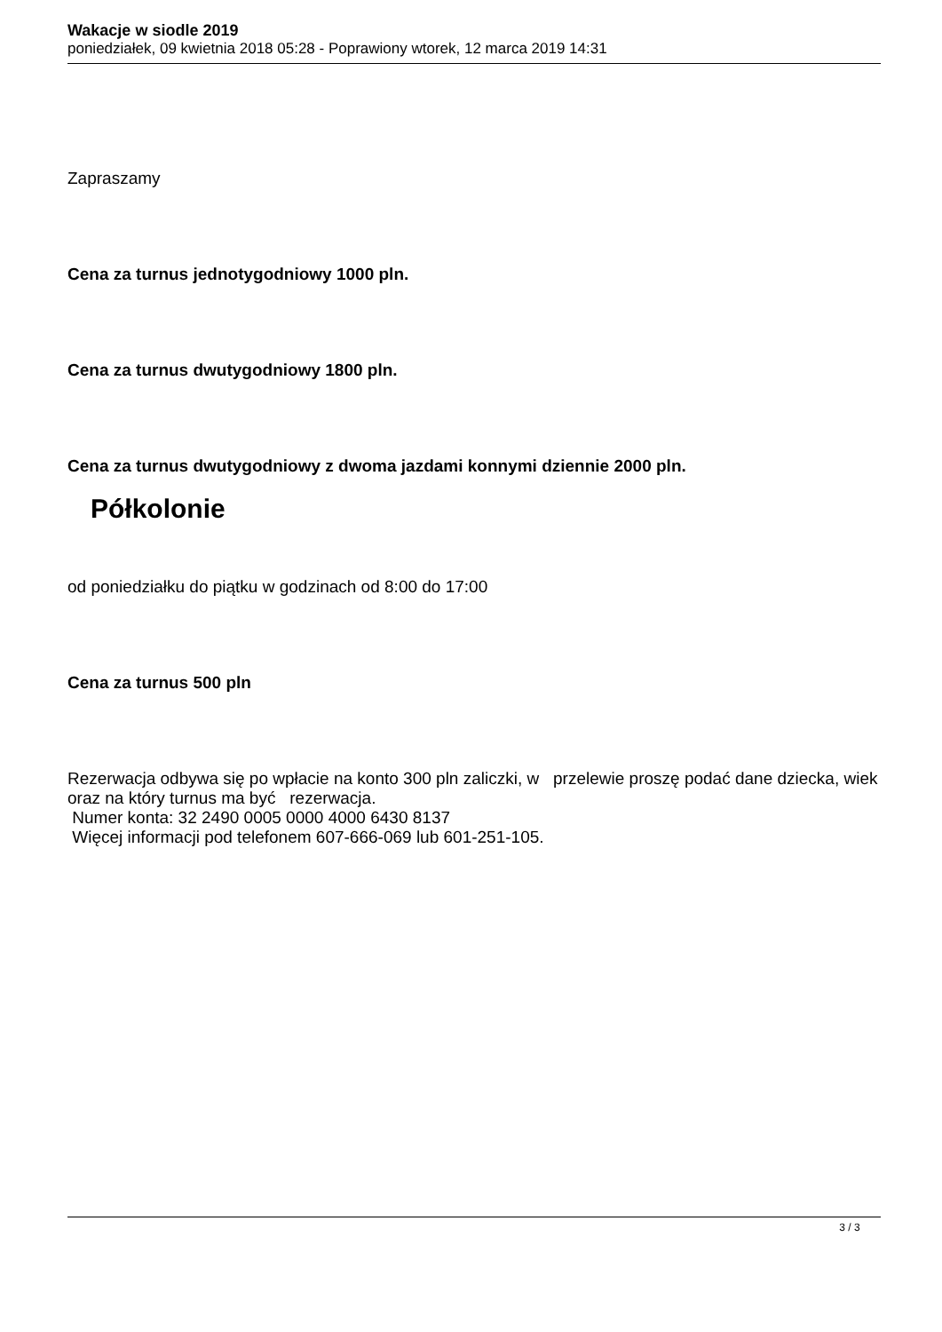Wakacje w siodle 2019
poniedziałek, 09 kwietnia 2018 05:28 - Poprawiony wtorek, 12 marca 2019 14:31
Zapraszamy
Cena za turnus jednotygodniowy 1000 pln.
Cena za turnus dwutygodniowy 1800 pln.
Cena za turnus dwutygodniowy z dwoma jazdami konnymi dziennie 2000 pln.
Półkolonie
od poniedziałku do piątku w godzinach od 8:00 do 17:00
Cena za turnus 500 pln
Rezerwacja odbywa się po wpłacie na konto 300 pln zaliczki, w przelewie proszę podać dane dziecka, wiek oraz na który turnus ma być rezerwacja.
Numer konta: 32 2490 0005 0000 4000 6430 8137
Więcej informacji pod telefonem 607-666-069 lub 601-251-105.
3 / 3